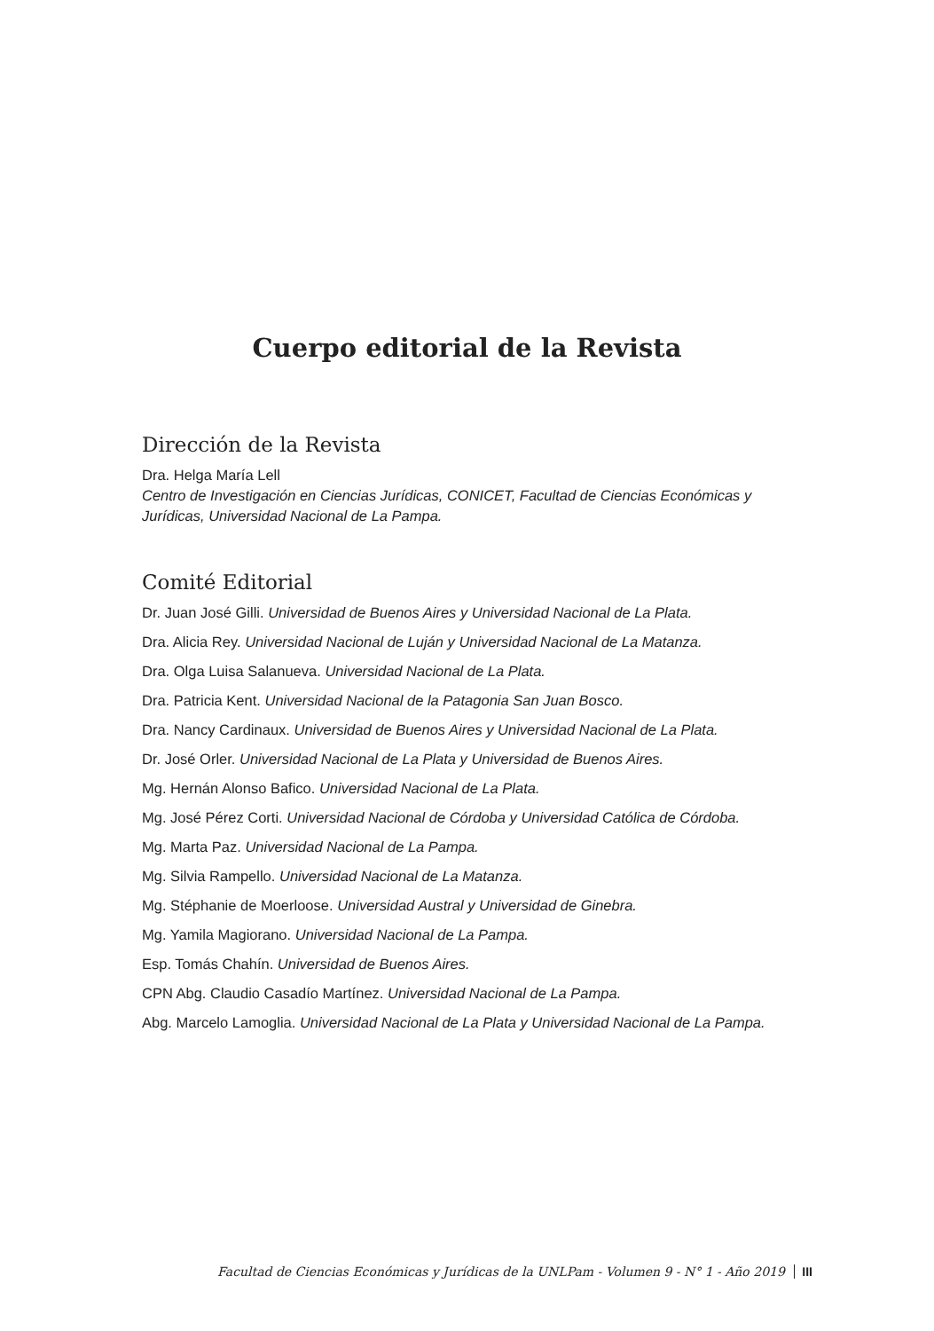Cuerpo editorial de la Revista
Dirección de la Revista
Dra. Helga María Lell
Centro de Investigación en Ciencias Jurídicas, CONICET, Facultad de Ciencias Económicas y Jurídicas, Universidad Nacional de La Pampa.
Comité Editorial
Dr. Juan José Gilli. Universidad de Buenos Aires y Universidad Nacional de La Plata.
Dra. Alicia Rey. Universidad Nacional de Luján y Universidad Nacional de La Matanza.
Dra. Olga Luisa Salanueva. Universidad Nacional de La Plata.
Dra. Patricia Kent. Universidad Nacional de la Patagonia San Juan Bosco.
Dra. Nancy Cardinaux. Universidad de Buenos Aires y Universidad Nacional de La Plata.
Dr. José Orler. Universidad Nacional de La Plata y Universidad de Buenos Aires.
Mg. Hernán Alonso Bafico. Universidad Nacional de La Plata.
Mg. José Pérez Corti. Universidad Nacional de Córdoba y Universidad Católica de Córdoba.
Mg. Marta Paz. Universidad Nacional de La Pampa.
Mg. Silvia Rampello. Universidad Nacional de La Matanza.
Mg. Stéphanie de Moerloose. Universidad Austral y Universidad de Ginebra.
Mg. Yamila Magiorano. Universidad Nacional de La Pampa.
Esp. Tomás Chahín. Universidad de Buenos Aires.
CPN Abg. Claudio Casadío Martínez. Universidad Nacional de La Pampa.
Abg. Marcelo Lamoglia. Universidad Nacional de La Plata y Universidad Nacional de La Pampa.
Facultad de Ciencias Económicas y Jurídicas de la UNLPam - Volumen 9 - N° 1 - Año 2019 III